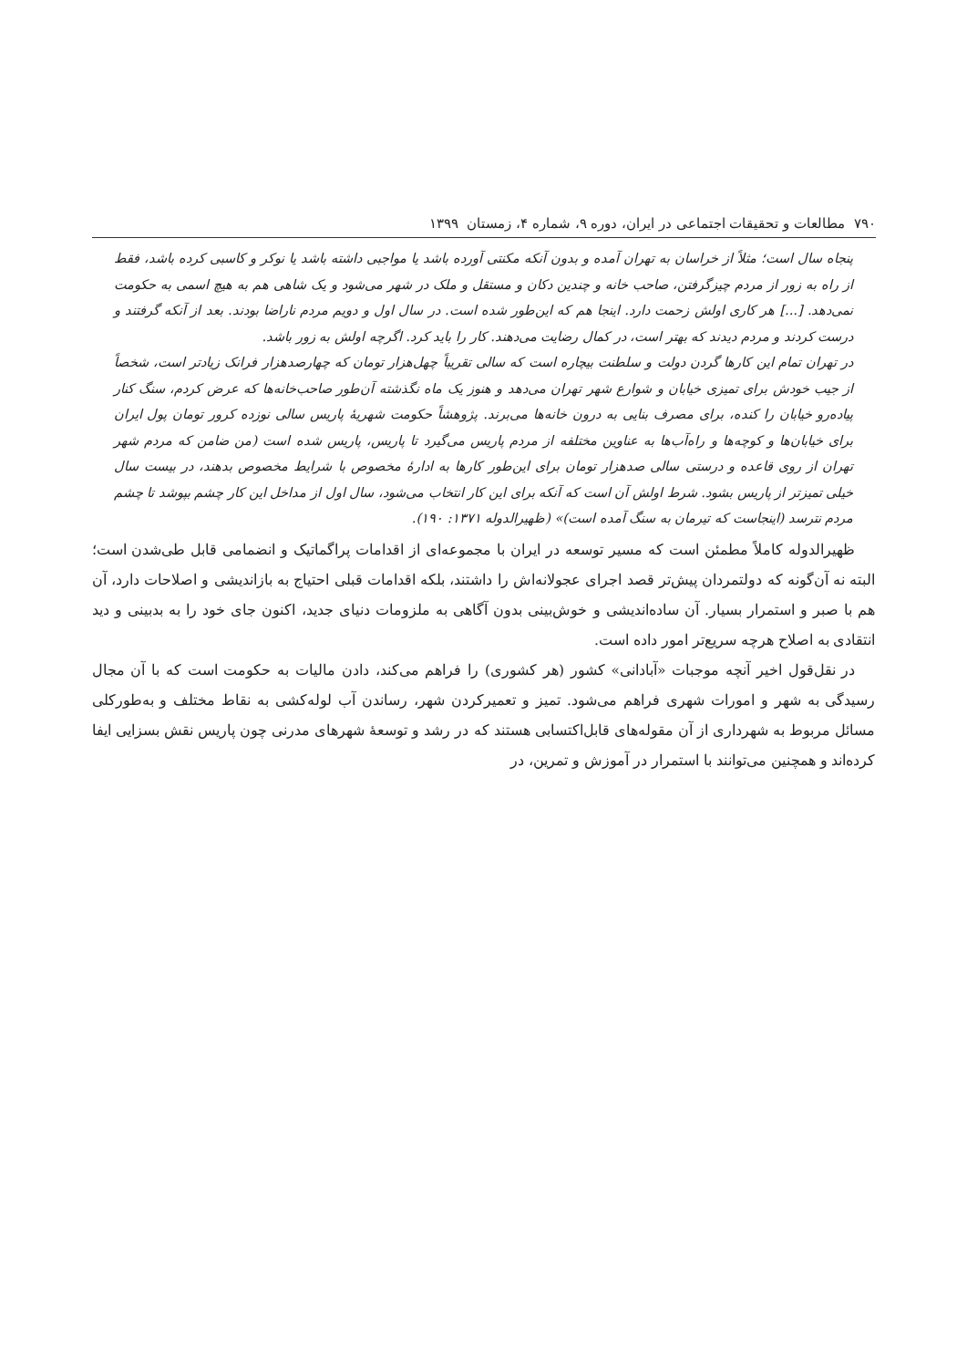۷۹۰ مطالعات و تحقیقات اجتماعی در ایران، دوره ۹، شماره ۴، زمستان ۱۳۹۹
پنجاه سال است؛ مثلاً از خراسان به تهران آمده و بدون آنکه مکنتی آورده باشد یا مواجبی داشته باشد یا نوکر و کاسبی کرده باشد، فقط از راه به زور از مردم چیزگرفتن، صاحب خانه و چندین دکان و مستقل و ملک در شهر می‌شود و یک شاهی هم به هیچ اسمی به حکومت نمی‌دهد. [...] هر کاری اولش زحمت دارد. اینجا هم که این‌طور شده است. در سال اول و دویم مردم ناراضا بودند. بعد از آنکه گرفتند و درست کردند و مردم دیدند که بهتر است، در کمال رضایت می‌دهند. کار را باید کرد. اگرچه اولش به زور باشد.
در تهران تمام این کارها گردن دولت و سلطنت بیچاره است که سالی تقریباً چهل‌هزار تومان که چهارصدهزار فرانک زیادتر است، شخصاً از جیب خودش برای تمیزی خیابان و شوارع شهر تهران می‌دهد و هنوز یک ماه نگذشته آن‌طور صاحب‌خانه‌ها که عرض کردم، سنگ کنار پیاده‌رو خیابان را کنده، برای مصرف بنایی به درون خانه‌ها می‌برند. پژوهشاً حکومت شهریهٔ پاریس سالی نوزده کرور تومان پول ایران برای خیابان‌ها و کوچه‌ها و راه‌آب‌ها به عناوین مختلفه از مردم پاریس می‌گیرد تا پاریس، پاریس شده است (من ضامن که مردم شهر تهران از روی قاعده و درستی سالی صدهزار تومان برای این‌طور کارها به ادارهٔ مخصوص با شرایط مخصوص بدهند، در بیست سال خیلی تمیزتر از پاریس بشود. شرط اولش آن است که آنکه برای این کار انتخاب می‌شود، سال اول از مداخل این کار چشم بپوشد تا چشم مردم نترسد (اینجاست که تیرمان به سنگ آمده است)» (ظهیرالدوله ۱۳۷۱: ۱۹۰).
ظهیرالدوله کاملاً مطمئن است که مسیر توسعه در ایران با مجموعه‌ای از اقدامات پراگماتیک و انضمامی قابل طی‌شدن است؛ البته نه آن‌گونه که دولتمردان پیش‌تر قصد اجرای عجولانه‌اش را داشتند، بلکه اقدامات قبلی احتیاج به بازاندیشی و اصلاحات دارد، آن هم با صبر و استمرار بسیار. آن ساده‌اندیشی و خوش‌بینی بدون آگاهی به ملزومات دنیای جدید، اکنون جای خود را به بدبینی و دید انتقادی به اصلاح هرچه سریع‌تر امور داده است.
در نقل‌قول اخیر آنچه موجبات «آبادانی» کشور (هر کشوری) را فراهم می‌کند، دادن مالیات به حکومت است که با آن مجال رسیدگی به شهر و امورات شهری فراهم می‌شود. تمیز و تعمیرکردن شهر، رساندن آب لوله‌کشی به نقاط مختلف و به‌طورکلی مسائل مربوط به شهرداری از آن مقوله‌های قابل‌اکتسابی هستند که در رشد و توسعهٔ شهرهای مدرنی چون پاریس نقش بسزایی ایفا کرده‌اند و همچنین می‌توانند با استمرار در آموزش و تمرین، در